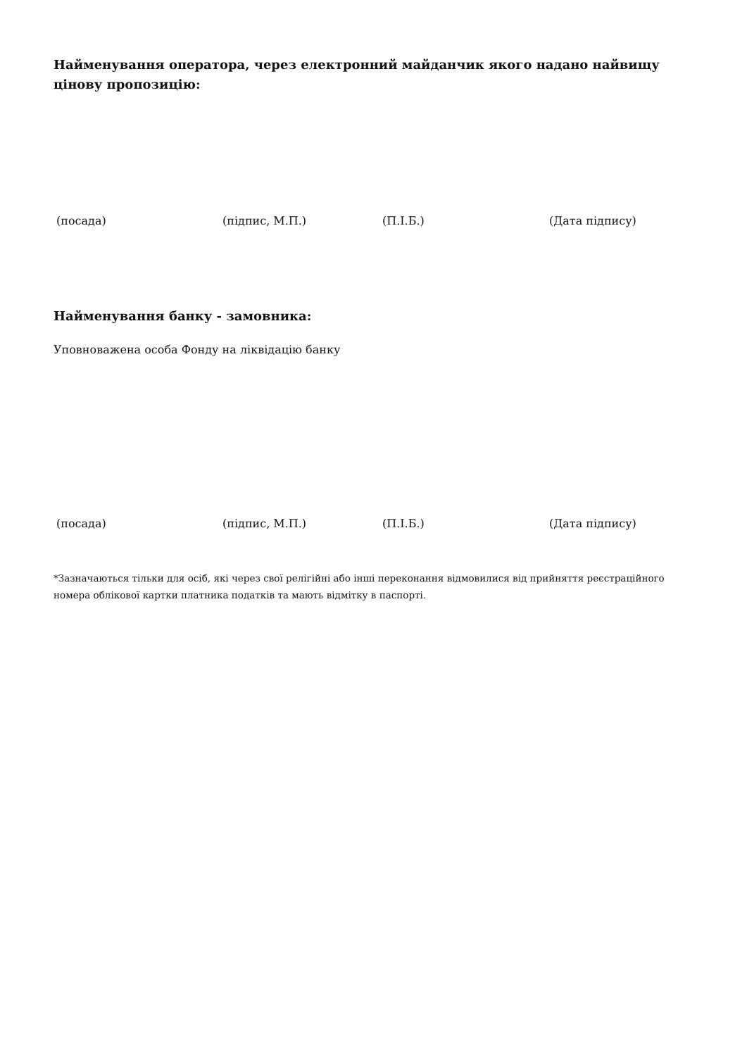Найменування оператора, через електронний майданчик якого надано найвищу цінову пропозицію:
(посада) (підпис, М.П.) (П.І.Б.) (Дата підпису)
Найменування банку - замовника:
Уповноважена особа Фонду на ліквідацію банку
(посада) (підпис, М.П.) (П.І.Б.) (Дата підпису)
*Зазначаються тільки для осіб, які через свої релігійні або інші переконання відмовилися від прийняття реєстраційного номера облікової картки платника податків та мають відмітку в паспорті.